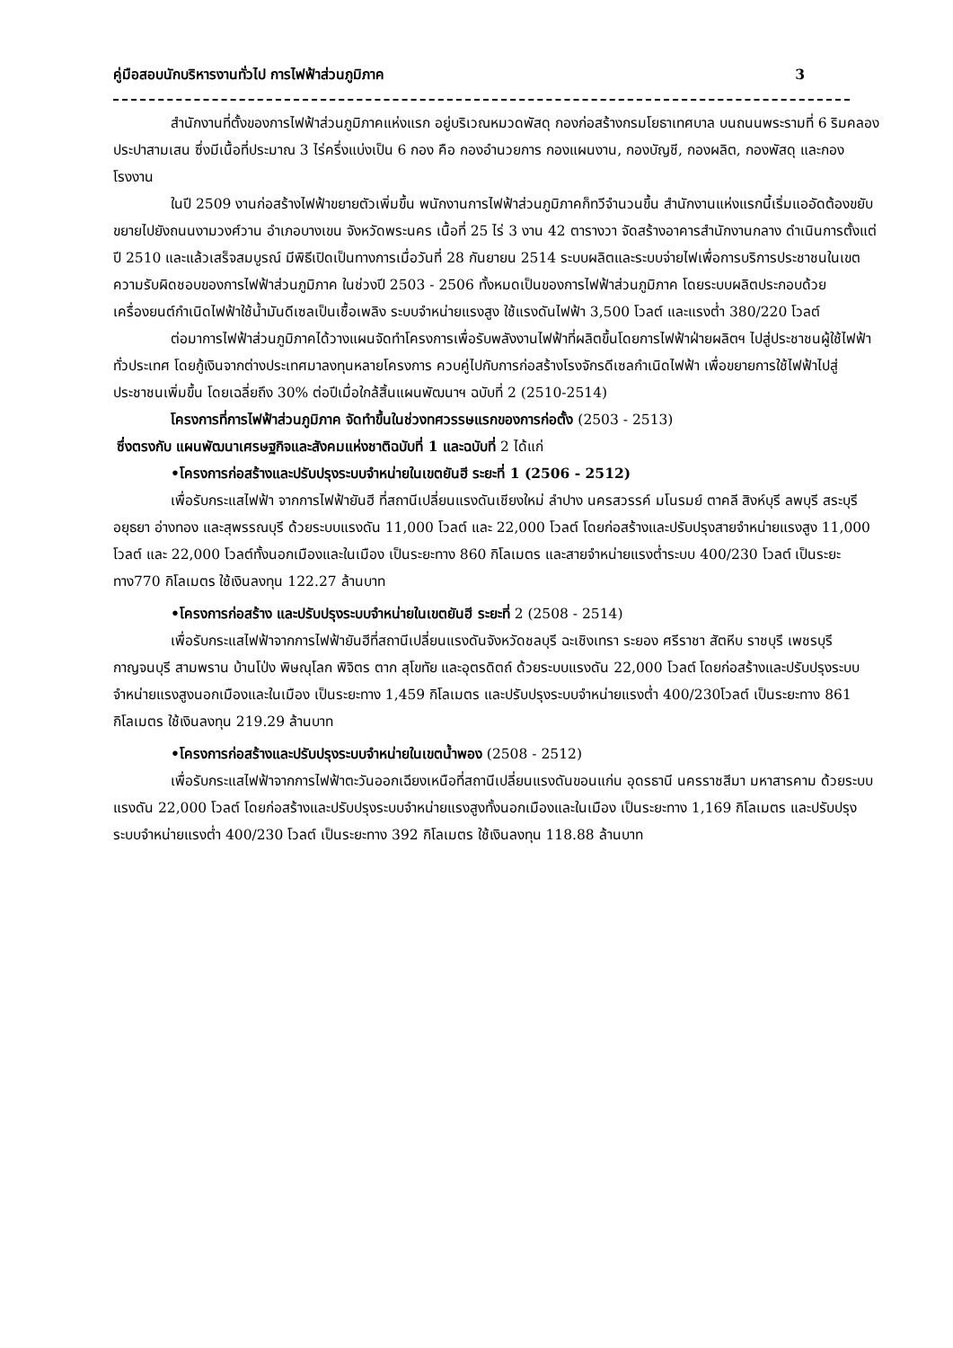คู่มือสอบนักบริหารงานทั่วไป การไฟฟ้าส่วนภูมิภาค 3
สำนักงานที่ตั้งของการไฟฟ้าส่วนภูมิภาคแห่งแรก อยู่บริเวณหมวดพัสดุ กองก่อสร้างกรมโยธาเทศบาล บนถนนพระรามที่ 6 ริมคลองประปาสามเสน ซึ่งมีเนื้อที่ประมาณ 3 ไร่ครึ่งแบ่งเป็น 6 กอง คือ กองอำนวยการ กองแผนงาน, กองบัญชี, กองผลิต, กองพัสดุ และกองโรงงาน
ในปี 2509 งานก่อสร้างไฟฟ้าขยายตัวเพิ่มขึ้น พนักงานการไฟฟ้าส่วนภูมิภาคก็ทวีจำนวนขึ้น สำนักงานแห่งแรกนี้เริ่มแออัดต้องขยับขยายไปยังถนนงามวงศ์วาน อำเภอบางเขน จังหวัดพระนคร เนื้อที่ 25 ไร่ 3 งาน 42 ตารางวา จัดสร้างอาคารสำนักงานกลาง ดำเนินการตั้งแต่ปี 2510 และแล้วเสร็จสมบูรณ์ มีพิธีเปิดเป็นทางการเมื่อวันที่ 28 กันยายน 2514 ระบบผลิตและระบบจ่ายไฟเพื่อการบริการประชาชนในเขตความรับผิดชอบของการไฟฟ้าส่วนภูมิภาค ในช่วงปี 2503 - 2506 ทั้งหมดเป็นของการไฟฟ้าส่วนภูมิภาค โดยระบบผลิตประกอบด้วยเครื่องยนต์กำเนิดไฟฟ้าใช้น้ำมันดีเซลเป็นเชื้อเพลิง ระบบจำหน่ายแรงสูง ใช้แรงดันไฟฟ้า 3,500 โวลต์ และแรงต่ำ 380/220 โวลต์
ต่อมาการไฟฟ้าส่วนภูมิภาคได้วางแผนจัดทำโครงการเพื่อรับพลังงานไฟฟ้าที่ผลิตขึ้นโดยการไฟฟ้าฝ่ายผลิตฯ ไปสู่ประชาชนผู้ใช้ไฟฟ้าทั่วประเทศ โดยกู้เงินจากต่างประเทศมาลงทุนหลายโครงการ ควบคู่ไปกับการก่อสร้างโรงจักรดีเซลกำเนิดไฟฟ้า เพื่อขยายการใช้ไฟฟ้าไปสู่ประชาชนเพิ่มขึ้น โดยเฉลี่ยถึง 30% ต่อปีเมื่อใกล้สิ้นแผนพัฒนาฯ ฉบับที่ 2 (2510-2514)
โครงการที่การไฟฟ้าส่วนภูมิภาค จัดทำขึ้นในช่วงทศวรรษแรกของการก่อตั้ง (2503 - 2513)
ซึ่งตรงกับ แผนพัฒนาเศรษฐกิจและสังคมแห่งชาติฉบับที่ 1 และฉบับที่ 2 ได้แก่
•โครงการก่อสร้างและปรับปรุงระบบจำหน่ายในเขตยันฮี ระยะที่ 1 (2506 - 2512)
เพื่อรับกระแสไฟฟ้า จากการไฟฟ้ายันฮี ที่สถานีเปลี่ยนแรงดันเชียงใหม่ ลำปาง นครสวรรค์ มโนรมย์ ตาคลี สิงห์บุรี ลพบุรี สระบุรี อยุธยา อ่างทอง และสุพรรณบุรี ด้วยระบบแรงดัน 11,000 โวลต์ และ 22,000 โวลต์ โดยก่อสร้างและปรับปรุงสายจำหน่ายแรงสูง 11,000 โวลต์ และ 22,000 โวลต์ทั้งนอกเมืองและในเมือง เป็นระยะทาง 860 กิโลเมตร และสายจำหน่ายแรงต่ำระบบ 400/230 โวลต์ เป็นระยะทาง770 กิโลเมตร ใช้เงินลงทุน 122.27 ล้านบาท
•โครงการก่อสร้าง และปรับปรุงระบบจำหน่ายในเขตยันฮี ระยะที่ 2 (2508 - 2514)
เพื่อรับกระแสไฟฟ้าจากการไฟฟ้ายันฮีที่สถานีเปลี่ยนแรงดันจังหวัดชลบุรี ฉะเชิงเทรา ระยอง ศรีราชา สัตหีบ ราชบุรี เพชรบุรี กาญจนบุรี สามพราน บ้านโป่ง พิษณุโลก พิจิตร ตาก สุโขทัย และอุตรดิตถ์ ด้วยระบบแรงดัน 22,000 โวลต์ โดยก่อสร้างและปรับปรุงระบบจำหน่ายแรงสูงนอกเมืองและในเมือง เป็นระยะทาง 1,459 กิโลเมตร และปรับปรุงระบบจำหน่ายแรงต่ำ 400/230โวลต์ เป็นระยะทาง 861 กิโลเมตร ใช้เงินลงทุน 219.29 ล้านบาท
•โครงการก่อสร้างและปรับปรุงระบบจำหน่ายในเขตน้ำพอง (2508 - 2512)
เพื่อรับกระแสไฟฟ้าจากการไฟฟ้าตะวันออกเฉียงเหนือที่สถานีเปลี่ยนแรงดันขอนแก่น อุดรธานี นครราชสีมา มหาสารคาม ด้วยระบบแรงดัน 22,000 โวลต์ โดยก่อสร้างและปรับปรุงระบบจำหน่ายแรงสูงทั้งนอกเมืองและในเมือง เป็นระยะทาง 1,169 กิโลเมตร และปรับปรุงระบบจำหน่ายแรงต่ำ 400/230 โวลต์ เป็นระยะทาง 392 กิโลเมตร ใช้เงินลงทุน 118.88 ล้านบาท